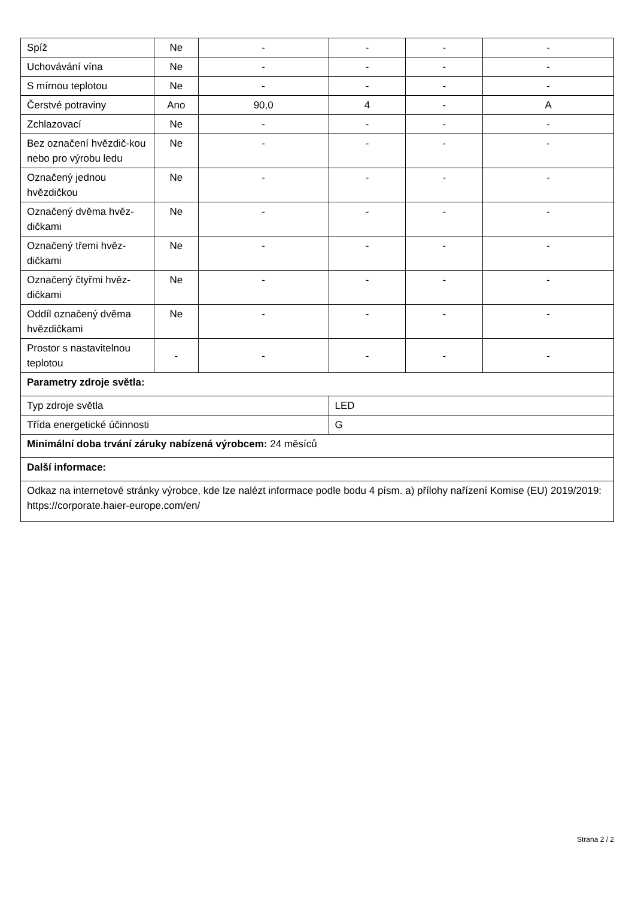| Spíž | Ne | - | - | - | - |
| Uchovávání vína | Ne | - | - | - | - |
| S mírnou teplotou | Ne | - | - | - | - |
| Čerstvé potraviny | Ano | 90,0 | 4 | - | A |
| Zchlazovací | Ne | - | - | - | - |
| Bez označení hvězdič-kou nebo pro výrobu ledu | Ne | - | - | - | - |
| Označený jednou hvězdičkou | Ne | - | - | - | - |
| Označený dvěma hvěz-dičkami | Ne | - | - | - | - |
| Označený třemi hvěz-dičkami | Ne | - | - | - | - |
| Označený čtyřmi hvěz-dičkami | Ne | - | - | - | - |
| Oddíl označený dvěma hvězdičkami | Ne | - | - | - | - |
| Prostor s nastavitelnou teplotou | - | - | - | - | - |
| Parametry zdroje světla: | | | | | |
| Typ zdroje světla | | | LED | | |
| Třída energetické účinnosti | | | G | | |
| Minimální doba trvání záruky nabízená výrobcem: 24 měsíců | | | | | |
| Další informace: | | | | | |
| Odkaz na internetové stránky výrobce, kde lze nalézt informace podle bodu 4 písm. a) přílohy nařízení Komise (EU) 2019/2019: https://corporate.haier-europe.com/en/ | | | | | |
Strana 2 / 2